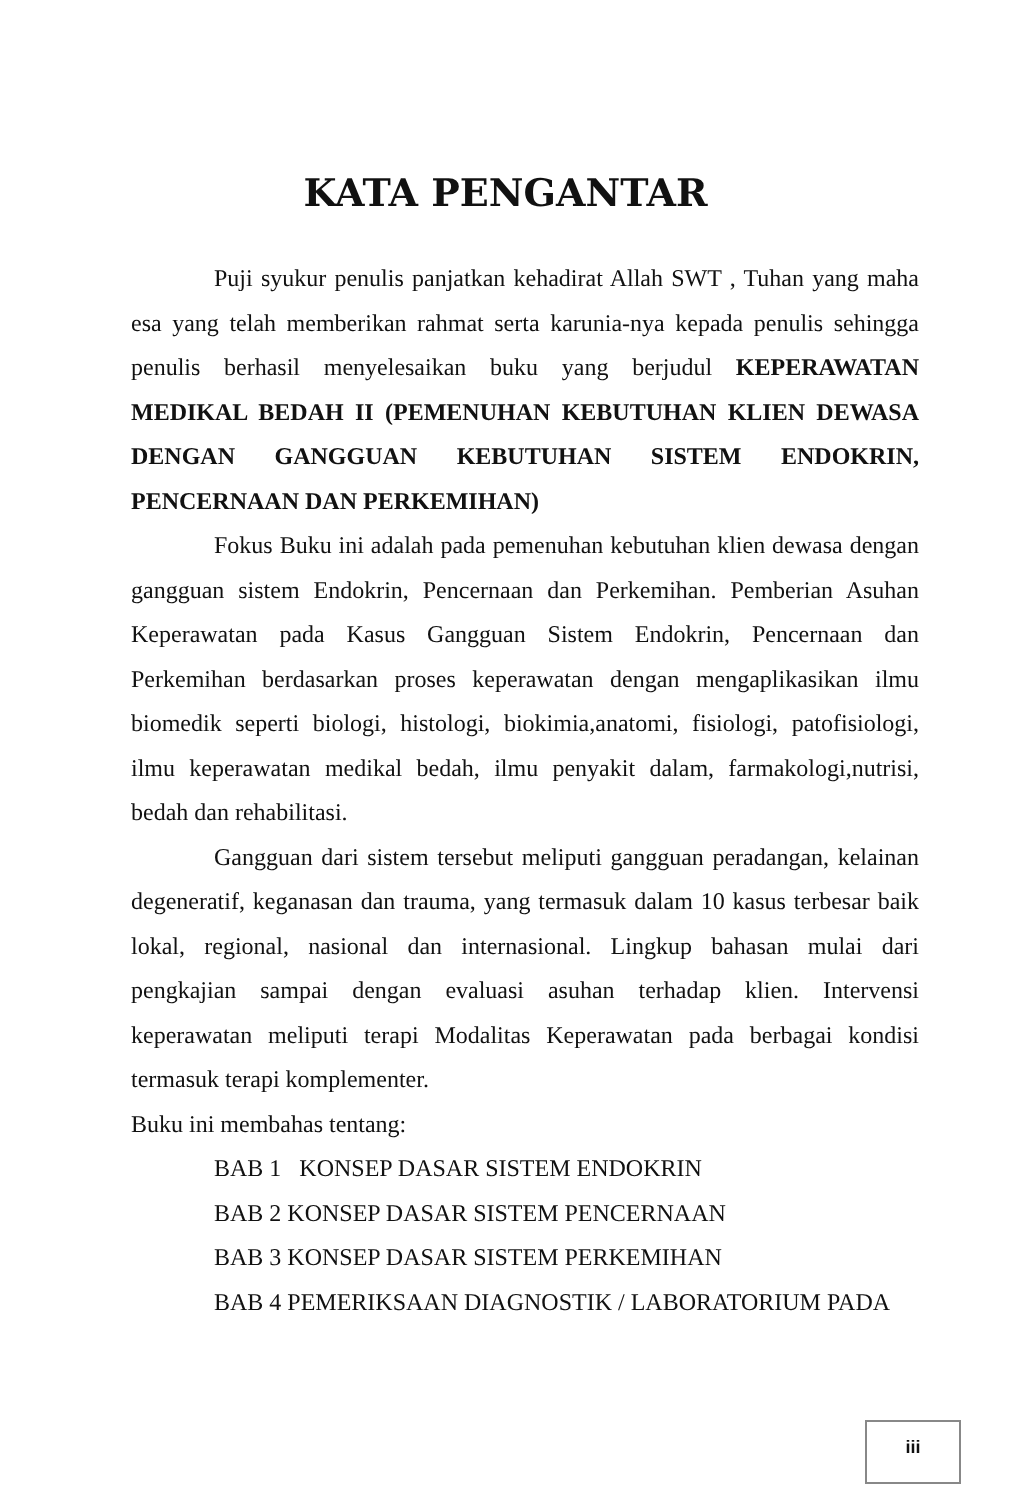KATA PENGANTAR
Puji syukur penulis panjatkan kehadirat Allah SWT , Tuhan yang maha esa yang telah memberikan rahmat serta karunia-nya kepada penulis sehingga penulis berhasil menyelesaikan buku yang berjudul KEPERAWATAN MEDIKAL BEDAH II (PEMENUHAN KEBUTUHAN KLIEN DEWASA DENGAN GANGGUAN KEBUTUHAN SISTEM ENDOKRIN, PENCERNAAN DAN PERKEMIHAN)
Fokus Buku ini adalah pada pemenuhan kebutuhan klien dewasa dengan gangguan sistem Endokrin, Pencernaan dan Perkemihan. Pemberian Asuhan Keperawatan pada Kasus Gangguan Sistem Endokrin, Pencernaan dan Perkemihan berdasarkan proses keperawatan dengan mengaplikasikan ilmu biomedik seperti biologi, histologi, biokimia,anatomi, fisiologi, patofisiologi, ilmu keperawatan medikal bedah, ilmu penyakit dalam, farmakologi,nutrisi, bedah dan rehabilitasi.
Gangguan dari sistem tersebut meliputi gangguan peradangan, kelainan degeneratif, keganasan dan trauma, yang termasuk dalam 10 kasus terbesar baik lokal, regional, nasional dan internasional. Lingkup bahasan mulai dari pengkajian sampai dengan evaluasi asuhan terhadap klien. Intervensi keperawatan meliputi terapi Modalitas Keperawatan pada berbagai kondisi termasuk terapi komplementer.
Buku ini membahas tentang:
BAB 1 KONSEP DASAR SISTEM ENDOKRIN
BAB 2 KONSEP DASAR SISTEM PENCERNAAN
BAB 3 KONSEP DASAR SISTEM PERKEMIHAN
BAB 4 PEMERIKSAAN DIAGNOSTIK / LABORATORIUM PADA
iii